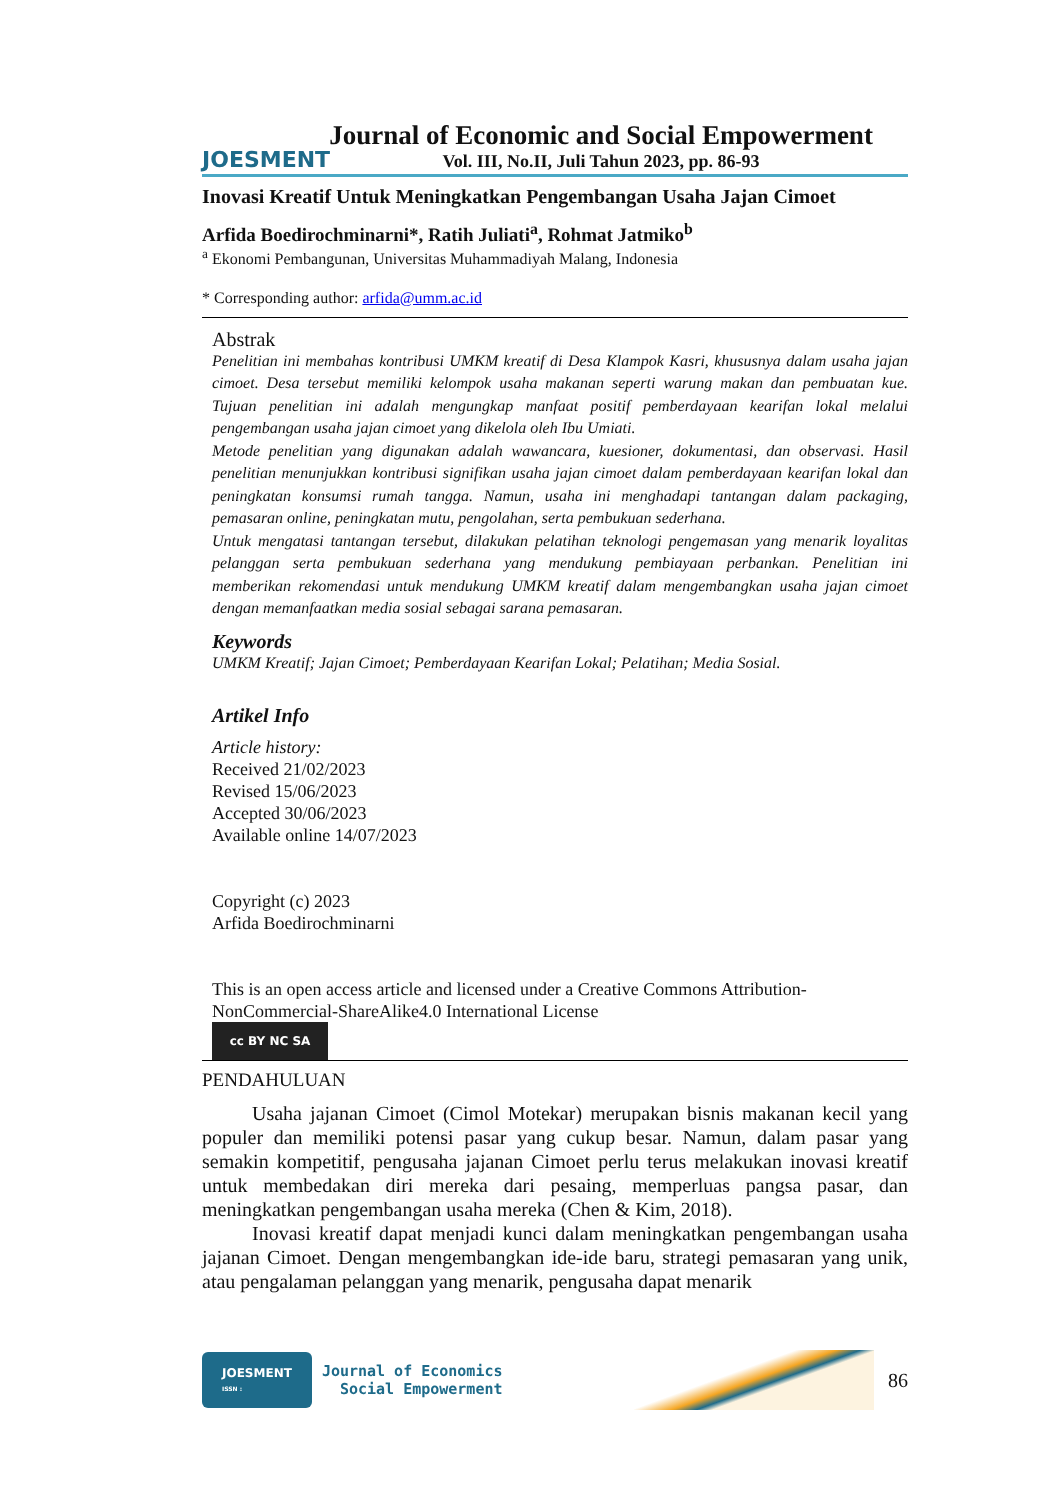JOESMENT
Journal of Economic and Social Empowerment
Vol. III, No.II, Juli Tahun 2023, pp. 86-93
Inovasi Kreatif Untuk Meningkatkan Pengembangan Usaha Jajan Cimoet
Arfida Boedirochminarni*, Ratih Juliati<sup>a</sup>, Rohmat Jatmiko<sup>b</sup>
<sup>a</sup> Ekonomi Pembangunan, Universitas Muhammadiyah Malang, Indonesia
* Corresponding author: arfida@umm.ac.id
Abstrak
Penelitian ini membahas kontribusi UMKM kreatif di Desa Klampok Kasri, khususnya dalam usaha jajan cimoet. Desa tersebut memiliki kelompok usaha makanan seperti warung makan dan pembuatan kue. Tujuan penelitian ini adalah mengungkap manfaat positif pemberdayaan kearifan lokal melalui pengembangan usaha jajan cimoet yang dikelola oleh Ibu Umiati.
Metode penelitian yang digunakan adalah wawancara, kuesioner, dokumentasi, dan observasi. Hasil penelitian menunjukkan kontribusi signifikan usaha jajan cimoet dalam pemberdayaan kearifan lokal dan peningkatan konsumsi rumah tangga. Namun, usaha ini menghadapi tantangan dalam packaging, pemasaran online, peningkatan mutu, pengolahan, serta pembukuan sederhana.
Untuk mengatasi tantangan tersebut, dilakukan pelatihan teknologi pengemasan yang menarik loyalitas pelanggan serta pembukuan sederhana yang mendukung pembiayaan perbankan. Penelitian ini memberikan rekomendasi untuk mendukung UMKM kreatif dalam mengembangkan usaha jajan cimoet dengan memanfaatkan media sosial sebagai sarana pemasaran.
Keywords
UMKM Kreatif; Jajan Cimoet; Pemberdayaan Kearifan Lokal; Pelatihan; Media Sosial.
Artikel Info
Article history:
Received 21/02/2023
Revised 15/06/2023
Accepted 30/06/2023
Available online 14/07/2023
Copyright (c) 2023
Arfida Boedirochminarni
This is an open access article and licensed under a Creative Commons Attribution-NonCommercial-ShareAlike4.0 International License
cc BY NC SA
PENDAHULUAN
Usaha jajanan Cimoet (Cimol Motekar) merupakan bisnis makanan kecil yang populer dan memiliki potensi pasar yang cukup besar. Namun, dalam pasar yang semakin kompetitif, pengusaha jajanan Cimoet perlu terus melakukan inovasi kreatif untuk membedakan diri mereka dari pesaing, memperluas pangsa pasar, dan meningkatkan pengembangan usaha mereka (Chen & Kim, 2018).
Inovasi kreatif dapat menjadi kunci dalam meningkatkan pengembangan usaha jajanan Cimoet. Dengan mengembangkan ide-ide baru, strategi pemasaran yang unik, atau pengalaman pelanggan yang menarik, pengusaha dapat menarik
JOESMENT
ISSN :
Journal of Economics
Social Empowerment
86